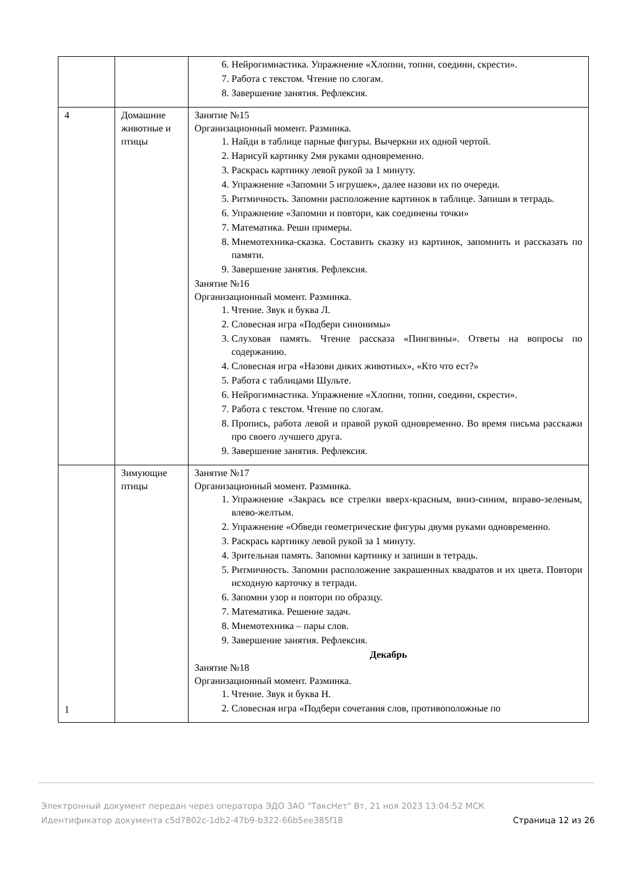| | | 6. Нейрогимнастика. Упражнение «Хлопни, топни, соедини, скрести». 7. Работа с текстом. Чтение по слогам. 8. Завершение занятия. Рефлексия. |
| 4 | Домашние животные и птицы | Занятие №15 Организационный момент. Разминка. 1. Найди в таблице парные фигуры. Вычеркни их одной чертой. 2. Нарисуй картинку 2мя руками одновременно. 3. Раскрась картинку левой рукой за 1 минуту. 4. Упражнение «Запомни 5 игрушек», далее назови их по очереди. 5. Ритмичность. Запомни расположение картинок в таблице. Запиши в тетрадь. 6. Упражнение «Запомни и повтори, как соединены точки» 7. Математика. Реши примеры. 8. Мнемотехника-сказка. Составить сказку из картинок, запомнить и рассказать по памяти. 9. Завершение занятия. Рефлексия. Занятие №16 Организационный момент. Разминка. 1. Чтение. Звук и буква Л. 2. Словесная игра «Подбери синонимы» 3. Слуховая память. Чтение рассказа «Пингвины». Ответы на вопросы по содержанию. 4. Словесная игра «Назови диких животных», «Кто что ест?» 5. Работа с таблицами Шульте. 6. Нейрогимнастика. Упражнение «Хлопни, топни, соедини, скрести». 7. Работа с текстом. Чтение по слогам. 8. Пропись, работа левой и правой рукой одновременно. Во время письма расскажи про своего лучшего друга. 9. Завершение занятия. Рефлексия. |
| 1 | Зимующие птицы | Занятие №17 Организационный момент. Разминка. 1. Упражнение «Закрась все стрелки вверх-красным, вниз-синим, вправо-зеленым, влево-желтым. 2. Упражнение «Обведи геометрические фигуры двумя руками одновременно. 3. Раскрась картинку левой рукой за 1 минуту. 4. Зрительная память. Запомни картинку и запиши в тетрадь. 5. Ритмичность. Запомни расположение закрашенных квадратов и их цвета. Повтори исходную карточку в тетради. 6. Запомни узор и повтори по образцу. 7. Математика. Решение задач. 8. Мнемотехника – пары слов. 9. Завершение занятия. Рефлексия. Декабрь Занятие №18 Организационный момент. Разминка. 1. Чтение. Звук и буква Н. 2. Словесная игра «Подбери сочетания слов, противоположные по |
Электронный документ передан через оператора ЭДО ЗАО "ТаксНет" Вт, 21 ноя 2023 13:04:52 МСК
Идентификатор документа c5d7802c-1db2-47b9-b322-66b5ee385f18
Страница 12 из 26